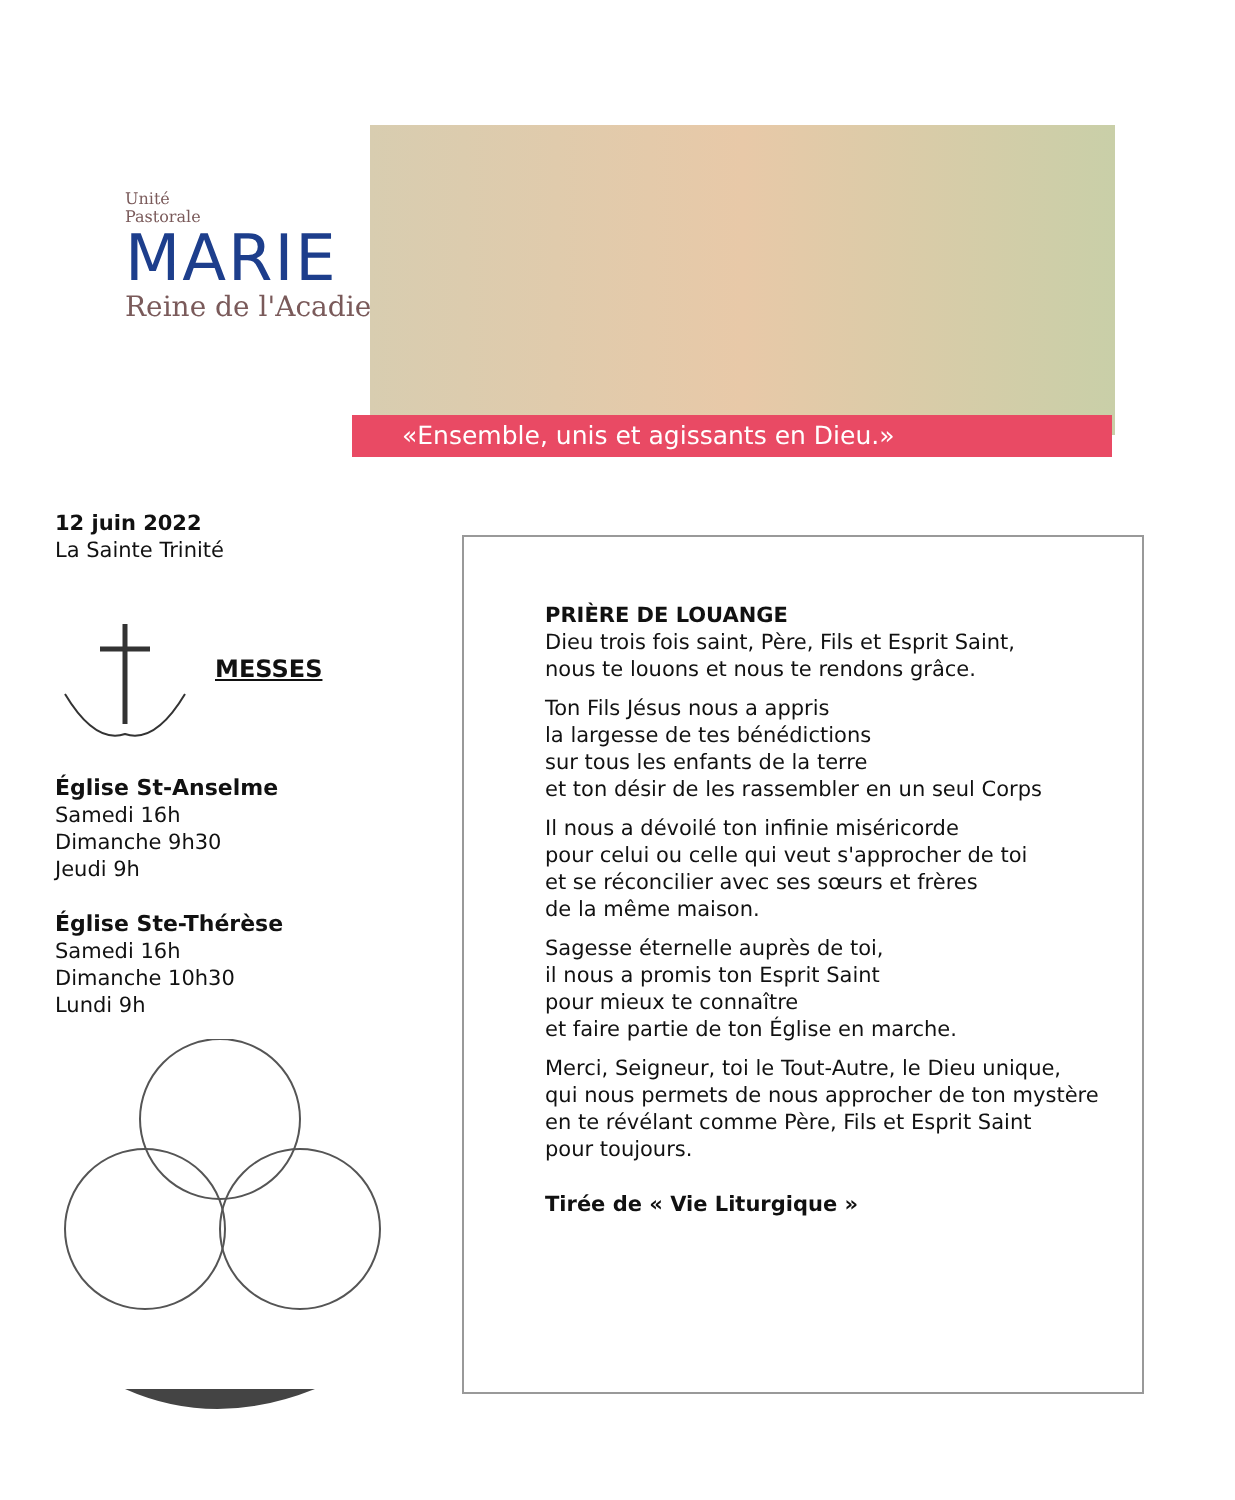Unité
Pastorale
MARIE
Reine de l'Acadie
«Ensemble, unis et agissants en Dieu.»
12 juin 2022
La Sainte Trinité
MESSES
Église St-Anselme
Samedi 16h
Dimanche 9h30
Jeudi 9h
Église Ste-Thérèse
Samedi 16h
Dimanche 10h30
Lundi 9h
PRIÈRE DE LOUANGE
Dieu trois fois saint, Père, Fils et Esprit Saint,
nous te louons et nous te rendons grâce.
Ton Fils Jésus nous a appris
la largesse de tes bénédictions
sur tous les enfants de la terre
et ton désir de les rassembler en un seul Corps
Il nous a dévoilé ton infinie miséricorde
pour celui ou celle qui veut s'approcher de toi
et se réconcilier avec ses sœurs et frères
de la même maison.
Sagesse éternelle auprès de toi,
il nous a promis ton Esprit Saint
pour mieux te connaître
et faire partie de ton Église en marche.
Merci, Seigneur, toi le Tout-Autre, le Dieu unique,
qui nous permets de nous approcher de ton mystère
en te révélant comme Père, Fils et Esprit Saint
pour toujours.
Tirée de « Vie Liturgique »